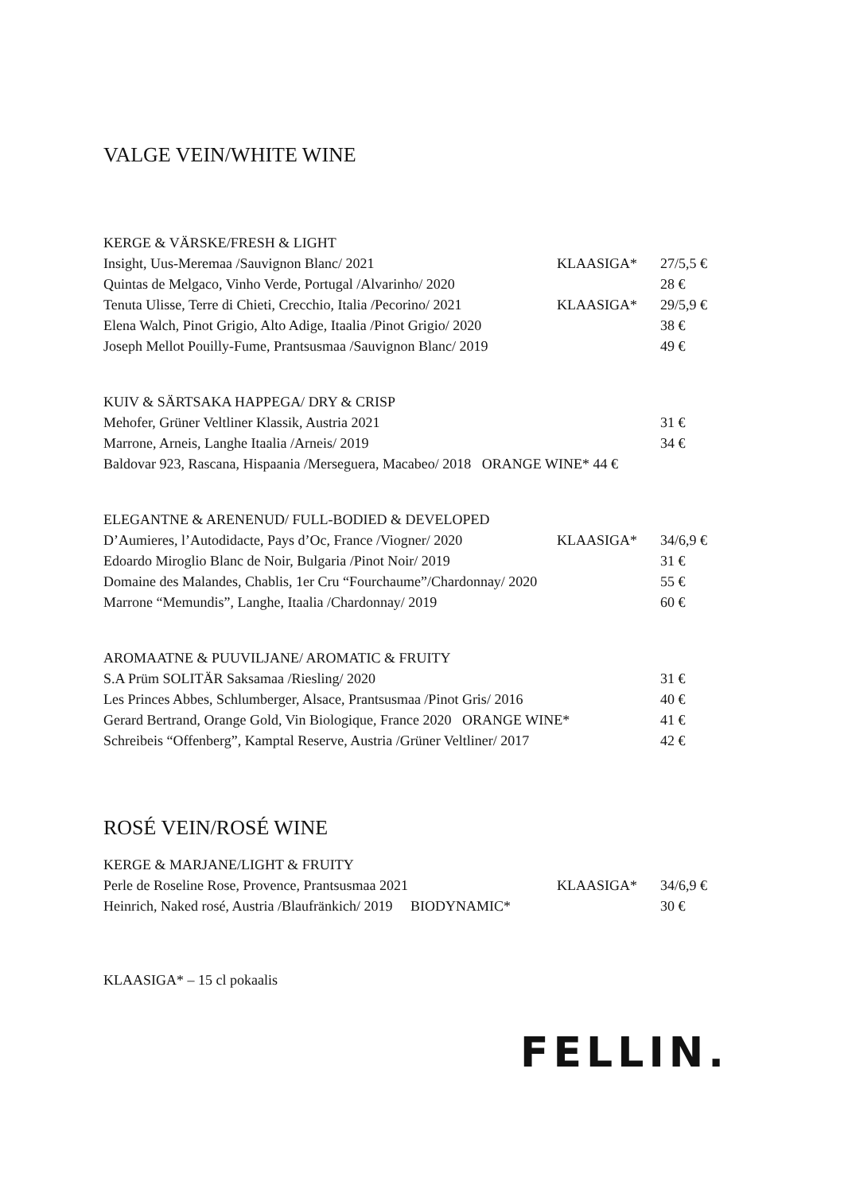VALGE VEIN/WHITE WINE
KERGE & VÄRSKE/FRESH & LIGHT
Insight, Uus-Meremaa /Sauvignon Blanc/ 2021 KLAASIGA* 27/5,5 €
Quintas de Melgaco, Vinho Verde, Portugal /Alvarinho/ 2020 28 €
Tenuta Ulisse, Terre di Chieti, Crecchio, Italia /Pecorino/ 2021 KLAASIGA* 29/5,9 €
Elena Walch, Pinot Grigio, Alto Adige, Itaalia /Pinot Grigio/ 2020 38 €
Joseph Mellot Pouilly-Fume, Prantsusmaa /Sauvignon Blanc/ 2019 49 €
KUIV & SÄRTSAKA HAPPEGA/ DRY & CRISP
Mehofer, Grüner Veltliner Klassik, Austria 2021 31 €
Marrone, Arneis, Langhe Itaalia /Arneis/ 2019 34 €
Baldovar 923, Rascana, Hispaania /Merseguera, Macabeo/ 2018 ORANGE WINE* 44 €
ELEGANTNE & ARENENUD/ FULL-BODIED & DEVELOPED
D’Aumieres, l’Autodidacte, Pays d’Oc, France /Viogner/ 2020 KLAASIGA* 34/6,9 €
Edoardo Miroglio Blanc de Noir, Bulgaria /Pinot Noir/ 2019 31 €
Domaine des Malandes, Chablis, 1er Cru “Fourchaume”/Chardonnay/ 2020 55 €
Marrone “Memundis”, Langhe, Itaalia /Chardonnay/ 2019 60 €
AROMAATNE & PUUVILJANE/ AROMATIC & FRUITY
S.A Prüm SOLITÄR Saksamaa /Riesling/ 2020 31 €
Les Princes Abbes, Schlumberger, Alsace, Prantsusmaa /Pinot Gris/ 2016 40 €
Gerard Bertrand, Orange Gold, Vin Biologique, France 2020 ORANGE WINE* 41 €
Schreibeis “Offenberg”, Kamptal Reserve, Austria /Grüner Veltliner/ 2017 42 €
ROSÉ VEIN/ROSÉ WINE
KERGE & MARJANE/LIGHT & FRUITY
Perle de Roseline Rose, Provence, Prantsusmaa 2021 KLAASIGA* 34/6,9 €
Heinrich, Naked rosé, Austria /Blaufränkich/ 2019 BIODYNAMIC* 30 €
KLAASIGA* – 15 cl pokaalis
FELLIN.